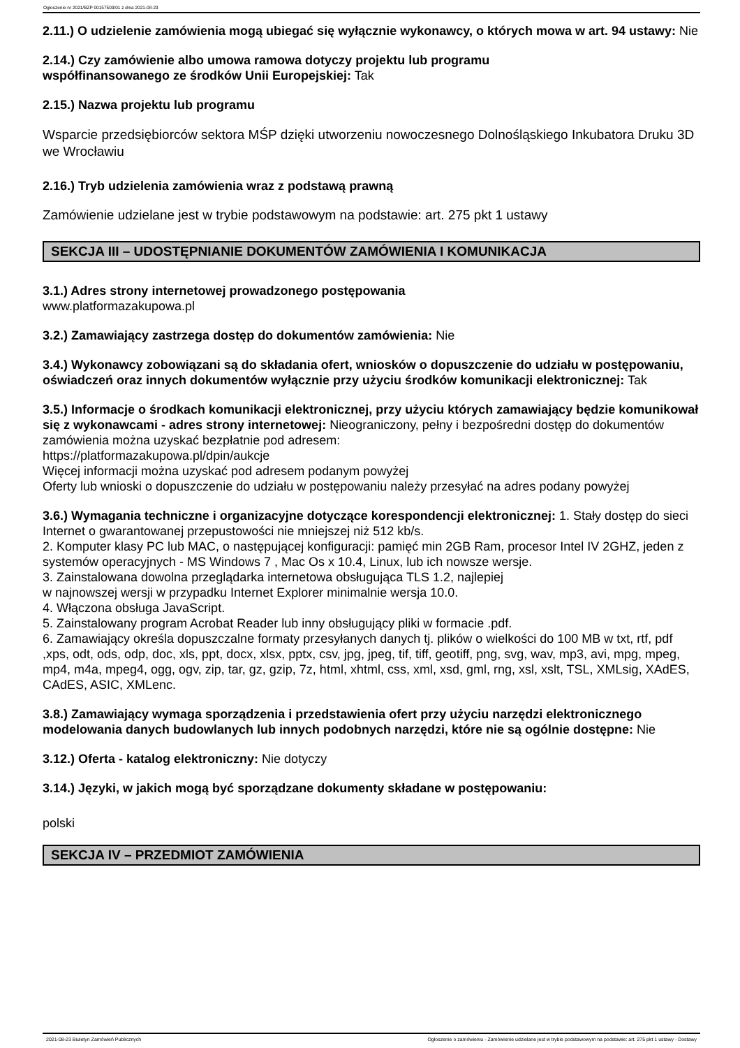Ogłoszenie nr 2021/BZP 00157503/01 z dnia 2021-08-23
2.11.) O udzielenie zamówienia mogą ubiegać się wyłącznie wykonawcy, o których mowa w art. 94 ustawy: Nie
2.14.) Czy zamówienie albo umowa ramowa dotyczy projektu lub programu
współfinansowanego ze środków Unii Europejskiej: Tak
2.15.) Nazwa projektu lub programu
Wsparcie przedsiębiorców sektora MŚP dzięki utworzeniu nowoczesnego Dolnośląskiego Inkubatora Druku 3D we Wrocławiu
2.16.) Tryb udzielenia zamówienia wraz z podstawą prawną
Zamówienie udzielane jest w trybie podstawowym na podstawie: art. 275 pkt 1 ustawy
SEKCJA III – UDOSTĘPNIANIE DOKUMENTÓW ZAMÓWIENIA I KOMUNIKACJA
3.1.) Adres strony internetowej prowadzonego postępowania
www.platformazakupowa.pl
3.2.) Zamawiający zastrzega dostęp do dokumentów zamówienia: Nie
3.4.) Wykonawcy zobowiązani są do składania ofert, wniosków o dopuszczenie do udziału w postępowaniu, oświadczeń oraz innych dokumentów wyłącznie przy użyciu środków komunikacji elektronicznej: Tak
3.5.) Informacje o środkach komunikacji elektronicznej, przy użyciu których zamawiający będzie komunikował się z wykonawcami - adres strony internetowej: Nieograniczony, pełny i bezpośredni dostęp do dokumentów zamówienia można uzyskać bezpłatnie pod adresem:
https://platformazakupowa.pl/dpin/aukcje
Więcej informacji można uzyskać pod adresem podanym powyżej
Oferty lub wnioski o dopuszczenie do udziału w postępowaniu należy przesyłać na adres podany powyżej
3.6.) Wymagania techniczne i organizacyjne dotyczące korespondencji elektronicznej: 1. Stały dostęp do sieci Internet o gwarantowanej przepustowości nie mniejszej niż 512 kb/s.
2. Komputer klasy PC lub MAC, o następującej konfiguracji: pamięć min 2GB Ram, procesor Intel IV 2GHZ, jeden z systemów operacyjnych - MS Windows 7 , Mac Os x 10.4, Linux, lub ich nowsze wersje.
3. Zainstalowana dowolna przeglądarka internetowa obsługująca TLS 1.2, najlepiej
w najnowszej wersji w przypadku Internet Explorer minimalnie wersja 10.0.
4. Włączona obsługa JavaScript.
5. Zainstalowany program Acrobat Reader lub inny obsługujący pliki w formacie .pdf.
6. Zamawiający określa dopuszczalne formaty przesyłanych danych tj. plików o wielkości do 100 MB w txt, rtf, pdf ,xps, odt, ods, odp, doc, xls, ppt, docx, xlsx, pptx, csv, jpg, jpeg, tif, tiff, geotiff, png, svg, wav, mp3, avi, mpg, mpeg, mp4, m4a, mpeg4, ogg, ogv, zip, tar, gz, gzip, 7z, html, xhtml, css, xml, xsd, gml, rng, xsl, xslt, TSL, XMLsig, XAdES, CAdES, ASIC, XMLenc.
3.8.) Zamawiający wymaga sporządzenia i przedstawienia ofert przy użyciu narzędzi elektronicznego modelowania danych budowlanych lub innych podobnych narzędzi, które nie są ogólnie dostępne: Nie
3.12.) Oferta - katalog elektroniczny: Nie dotyczy
3.14.) Języki, w jakich mogą być sporządzane dokumenty składane w postępowaniu:
polski
SEKCJA IV – PRZEDMIOT ZAMÓWIENIA
2021-08-23 Biuletyn Zamówień Publicznych Ogłoszenie o zamówieniu - Zamówienie udzielane jest w trybie podstawowym na podstawie: art. 275 pkt 1 ustawy - Dostawy